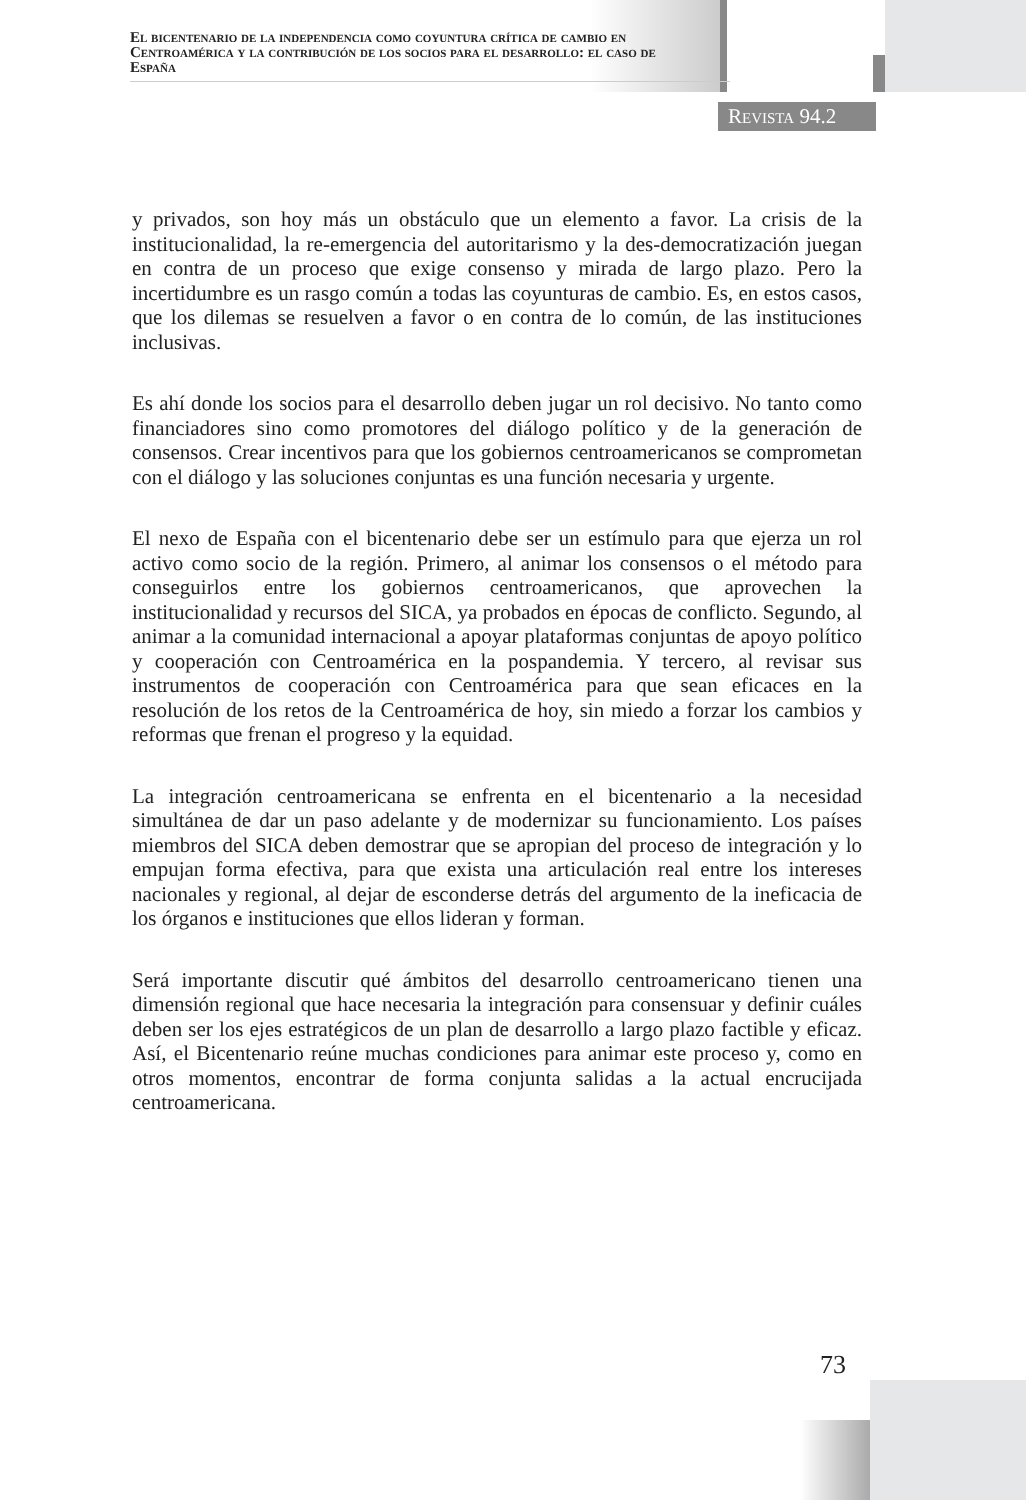El bicentenario de la independencia como coyuntura crítica de cambio en Centroamérica y la contribución de los socios para el desarrollo: el caso de España
Revista 94.2
y privados, son hoy más un obstáculo que un elemento a favor. La crisis de la institucionalidad, la re-emergencia del autoritarismo y la des-democratización juegan en contra de un proceso que exige consenso y mirada de largo plazo. Pero la incertidumbre es un rasgo común a todas las coyunturas de cambio. Es, en estos casos, que los dilemas se resuelven a favor o en contra de lo común, de las instituciones inclusivas.
Es ahí donde los socios para el desarrollo deben jugar un rol decisivo. No tanto como financiadores sino como promotores del diálogo político y de la generación de consensos. Crear incentivos para que los gobiernos centroamericanos se comprometan con el diálogo y las soluciones conjuntas es una función necesaria y urgente.
El nexo de España con el bicentenario debe ser un estímulo para que ejerza un rol activo como socio de la región. Primero, al animar los consensos o el método para conseguirlos entre los gobiernos centroamericanos, que aprovechen la institucionalidad y recursos del SICA, ya probados en épocas de conflicto. Segundo, al animar a la comunidad internacional a apoyar plataformas conjuntas de apoyo político y cooperación con Centroamérica en la pospandemia. Y tercero, al revisar sus instrumentos de cooperación con Centroamérica para que sean eficaces en la resolución de los retos de la Centroamérica de hoy, sin miedo a forzar los cambios y reformas que frenan el progreso y la equidad.
La integración centroamericana se enfrenta en el bicentenario a la necesidad simultánea de dar un paso adelante y de modernizar su funcionamiento. Los países miembros del SICA deben demostrar que se apropian del proceso de integración y lo empujan forma efectiva, para que exista una articulación real entre los intereses nacionales y regional, al dejar de esconderse detrás del argumento de la ineficacia de los órganos e instituciones que ellos lideran y forman.
Será importante discutir qué ámbitos del desarrollo centroamericano tienen una dimensión regional que hace necesaria la integración para consensuar y definir cuáles deben ser los ejes estratégicos de un plan de desarrollo a largo plazo factible y eficaz. Así, el Bicentenario reúne muchas condiciones para animar este proceso y, como en otros momentos, encontrar de forma conjunta salidas a la actual encrucijada centroamericana.
73